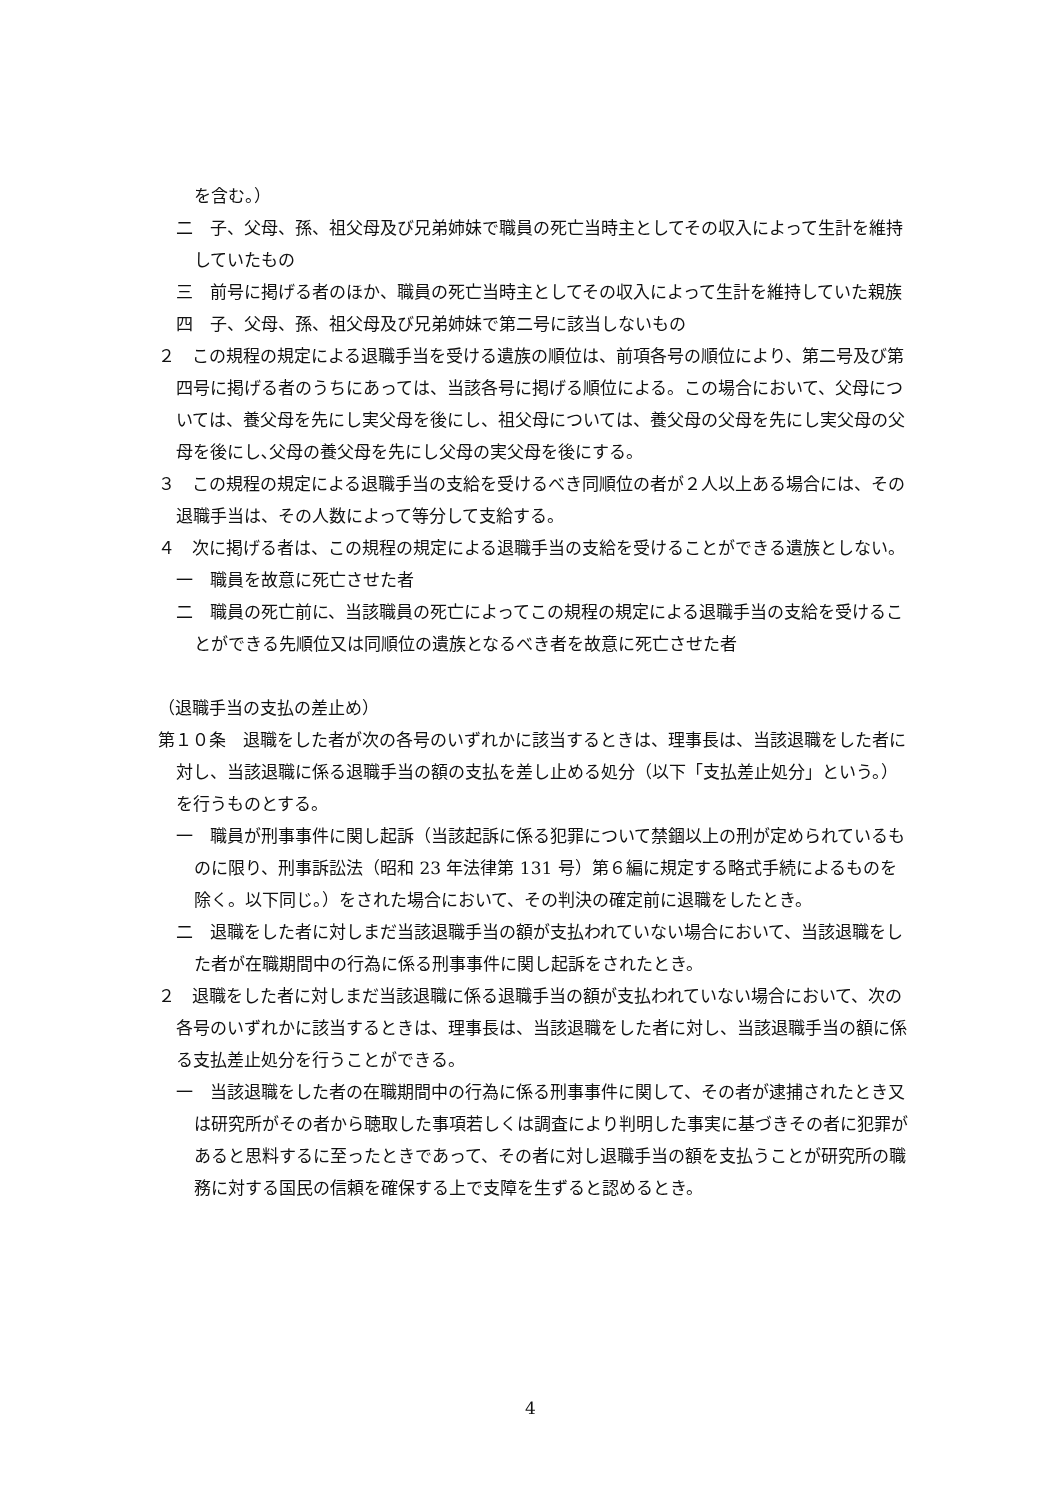を含む。）
二　子、父母、孫、祖父母及び兄弟姉妹で職員の死亡当時主としてその収入によって生計を維持していたもの
三　前号に掲げる者のほか、職員の死亡当時主としてその収入によって生計を維持していた親族
四　子、父母、孫、祖父母及び兄弟姉妹で第二号に該当しないもの
２　この規程の規定による退職手当を受ける遺族の順位は、前項各号の順位により、第二号及び第四号に掲げる者のうちにあっては、当該各号に掲げる順位による。この場合において、父母については、養父母を先にし実父母を後にし、祖父母については、養父母の父母を先にし実父母の父母を後にし､父母の養父母を先にし父母の実父母を後にする。
３　この規程の規定による退職手当の支給を受けるべき同順位の者が２人以上ある場合には、その退職手当は、その人数によって等分して支給する。
４　次に掲げる者は、この規程の規定による退職手当の支給を受けることができる遺族としない。
一　職員を故意に死亡させた者
二　職員の死亡前に、当該職員の死亡によってこの規程の規定による退職手当の支給を受けることができる先順位又は同順位の遺族となるべき者を故意に死亡させた者
（退職手当の支払の差止め）
第１０条　退職をした者が次の各号のいずれかに該当するときは、理事長は、当該退職をした者に対し、当該退職に係る退職手当の額の支払を差し止める処分（以下「支払差止処分」という。）を行うものとする。
一　職員が刑事事件に関し起訴（当該起訴に係る犯罪について禁錮以上の刑が定められているものに限り、刑事訴訟法（昭和 23 年法律第 131 号）第６編に規定する略式手続によるものを除く。以下同じ。）をされた場合において、その判決の確定前に退職をしたとき。
二　退職をした者に対しまだ当該退職手当の額が支払われていない場合において、当該退職をした者が在職期間中の行為に係る刑事事件に関し起訴をされたとき。
２　退職をした者に対しまだ当該退職に係る退職手当の額が支払われていない場合において、次の各号のいずれかに該当するときは、理事長は、当該退職をした者に対し、当該退職手当の額に係る支払差止処分を行うことができる。
一　当該退職をした者の在職期間中の行為に係る刑事事件に関して、その者が逮捕されたとき又は研究所がその者から聴取した事項若しくは調査により判明した事実に基づきその者に犯罪があると思料するに至ったときであって、その者に対し退職手当の額を支払うことが研究所の職務に対する国民の信頼を確保する上で支障を生ずると認めるとき。
4